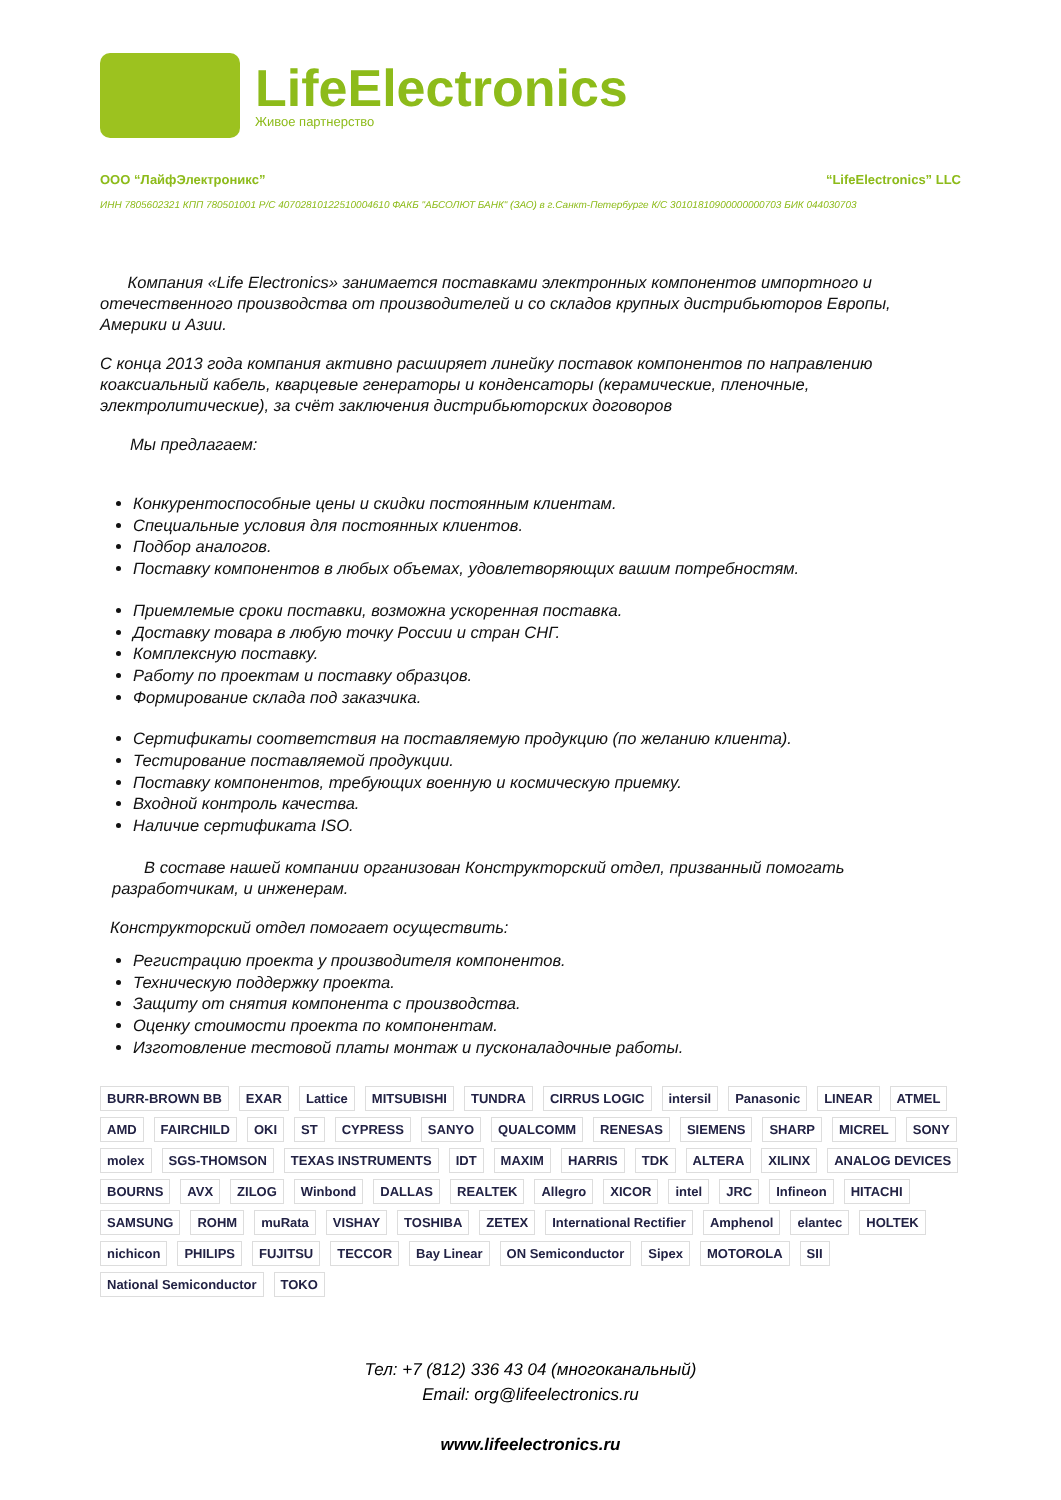LifeElectronics
Живое партнерство
ООО “ЛайфЭлектроникс” “LifeElectronics” LLC
ИНН 7805602321 КПП 780501001 Р/С 40702810122510004610 ФАКБ "АБСОЛЮТ БАНК" (ЗАО) в г.Санкт-Петербурге К/С 30101810900000000703 БИК 044030703
Компания «Life Electronics» занимается поставками электронных компонентов импортного и отечественного производства от производителей и со складов крупных дистрибьюторов Европы, Америки и Азии.
С конца 2013 года компания активно расширяет линейку поставок компонентов по направлению коаксиальный кабель, кварцевые генераторы и конденсаторы (керамические, пленочные, электролитические), за счёт заключения дистрибьюторских договоров
Мы предлагаем:
Конкурентоспособные цены и скидки постоянным клиентам.
Специальные условия для постоянных клиентов.
Подбор аналогов.
Поставку компонентов в любых объемах, удовлетворяющих вашим потребностям.
Приемлемые сроки поставки, возможна ускоренная поставка.
Доставку товара в любую точку России и стран СНГ.
Комплексную поставку.
Работу по проектам и поставку образцов.
Формирование склада под заказчика.
Сертификаты соответствия на поставляемую продукцию (по желанию клиента).
Тестирование поставляемой продукции.
Поставку компонентов, требующих военную и космическую приемку.
Входной контроль качества.
Наличие сертификата ISO.
В составе нашей компании организован Конструкторский отдел, призванный помогать разработчикам, и инженерам.
Конструкторский отдел помогает осуществить:
Регистрацию проекта у производителя компонентов.
Техническую поддержку проекта.
Защиту от снятия компонента с производства.
Оценку стоимости проекта по компонентам.
Изготовление тестовой платы монтаж и пусконаладочные работы.
BURR-BROWN BB EXAR Lattice MITSUBISHI TUNDRA CIRRUS LOGIC intersil Panasonic LINEAR ATMEL AMD FAIRCHILD OKI ST CYPRESS SANYO QUALCOMM RENESAS SIEMENS SHARP MICREL SONY molex SGS-THOMSON TEXAS INSTRUMENTS IDT MAXIM HARRIS TDK ALTERA XILINX ANALOG DEVICES BOURNS AVX ZILOG Winbond DALLAS REALTEK Allegro XICOR intel JRC Infineon HITACHI SAMSUNG ROHM muRata VISHAY TOSHIBA ZETEX International Rectifier Amphenol elantec HOLTEK nichicon PHILIPS FUJITSU TECCOR Bay Linear ON Semiconductor Sipex MOTOROLA SII National Semiconductor TOKO
Тел: +7 (812) 336 43 04 (многоканальный)
Email: org@lifeelectronics.ru
www.lifeelectronics.ru